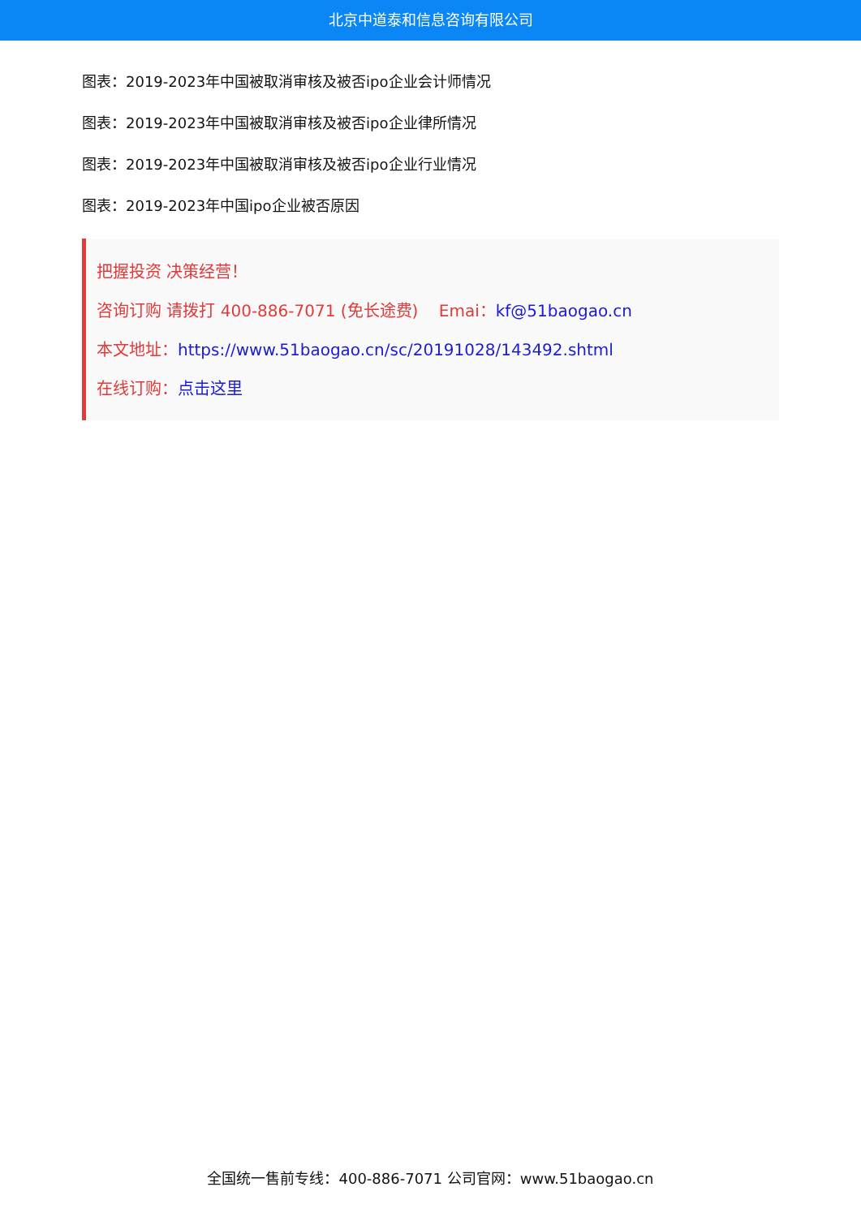北京中道泰和信息咨询有限公司
图表：2019-2023年中国被取消审核及被否ipo企业会计师情况
图表：2019-2023年中国被取消审核及被否ipo企业律所情况
图表：2019-2023年中国被取消审核及被否ipo企业行业情况
图表：2019-2023年中国ipo企业被否原因
把握投资 决策经营！
咨询订购 请拨打 400-886-7071 (免长途费) Emai：kf@51baogao.cn
本文地址：https://www.51baogao.cn/sc/20191028/143492.shtml
在线订购：点击这里
全国统一售前专线：400-886-7071 公司官网：www.51baogao.cn